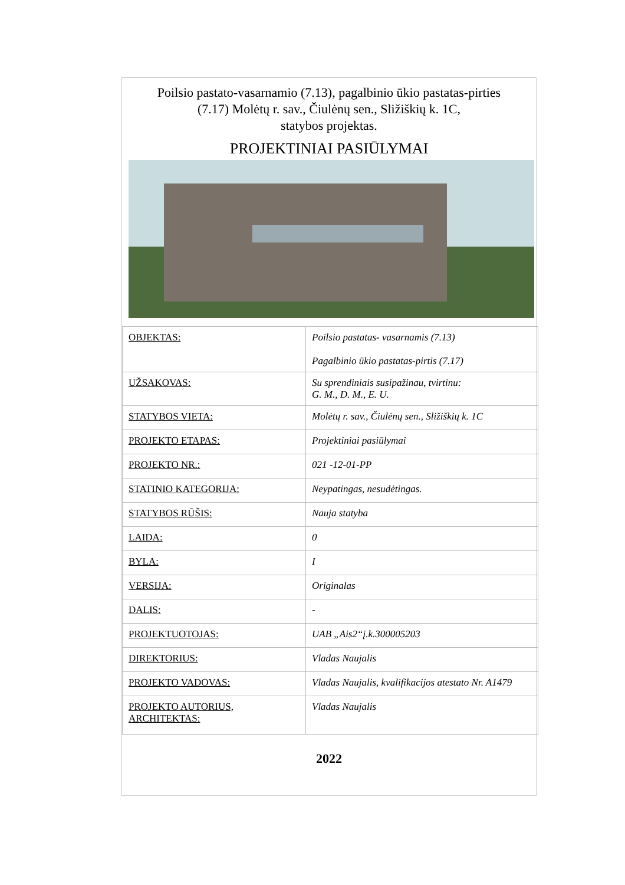Poilsio pastato-vasarnamio (7.13), pagalbinio ūkio pastatas-pirties
(7.17) Molėtų r. sav., Čiulėnų sen., Sližiškių k. 1C,
statybos projektas.
PROJEKTINIAI PASIŪLYMAI
| OBJEKTAS: | Poilsio pastatas- vasarnamis (7.13) Pagalbinio ūkio pastatas-pirtis (7.17) |
| UŽSAKOVAS: | Su sprendiniais susipažinau, tvirtinu: G. M., D. M., E. U. |
| STATYBOS VIETA: | Molėtų r. sav., Čiulėnų sen., Sližiškių k. 1C |
| PROJEKTO ETAPAS: | Projektiniai pasiūlymai |
| PROJEKTO NR.: | 021 -12-01-PP |
| STATINIO KATEGORIJA: | Neypatingas, nesudėtingas. |
| STATYBOS RŪŠIS: | Nauja statyba |
| LAIDA: | 0 |
| BYLA: | I |
| VERSIJA: | Originalas |
| DALIS: | - |
| PROJEKTUOTOJAS: | UAB „Ais2“į.k.300005203 |
| DIREKTORIUS: | Vladas Naujalis |
| PROJEKTO VADOVAS: | Vladas Naujalis, kvalifikacijos atestato Nr. A1479 |
| PROJEKTO AUTORIUS, ARCHITEKTAS: | Vladas Naujalis |
2022